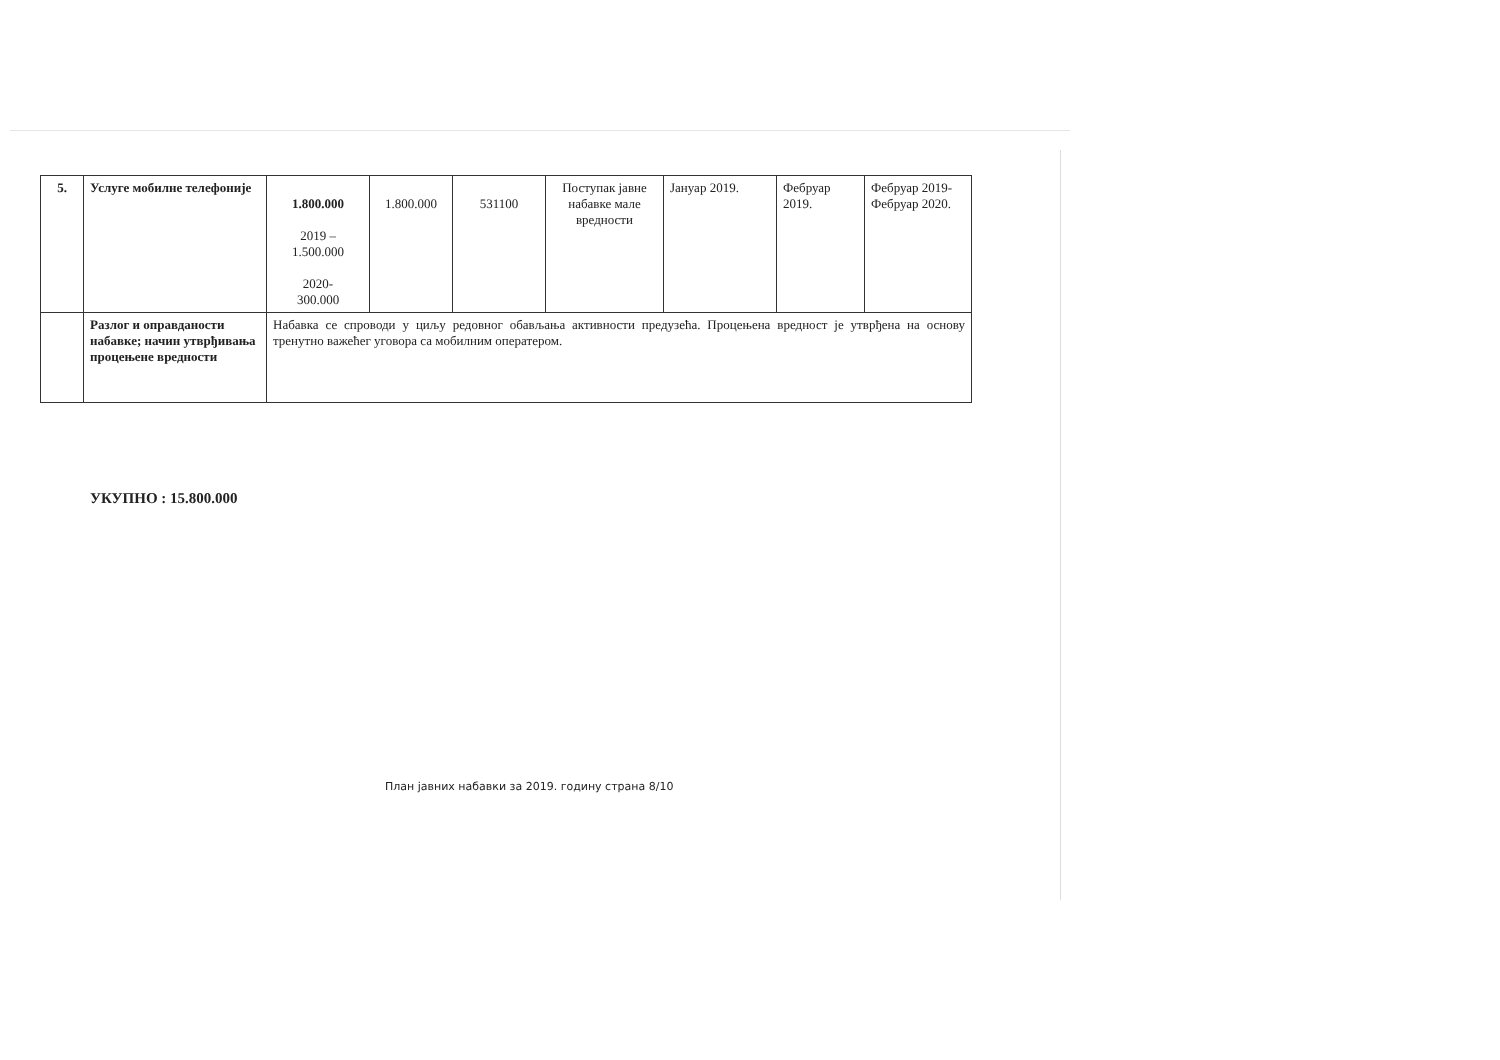| 5. | Услуге мобилне телефоније | 1.800.000 2019 – 1.500.000 2020- 300.000 | 1.800.000 | 531100 | Поступак јавне набавке мале вредности | Јануар 2019. | Фебруар 2019. | Фебруар 2019- Фебруар 2020. |
| | Разлог и оправданости набавке; начин утврђивања процењене вредности | Набавка се спроводи у циљу редовног обављања активности предузећа. Процењена вредност је утврђена на основу тренутно важећег уговора са мобилним оператером. | | | | | | |
УКУПНО : 15.800.000
План јавних набавки за 2019. годину страна 8/10